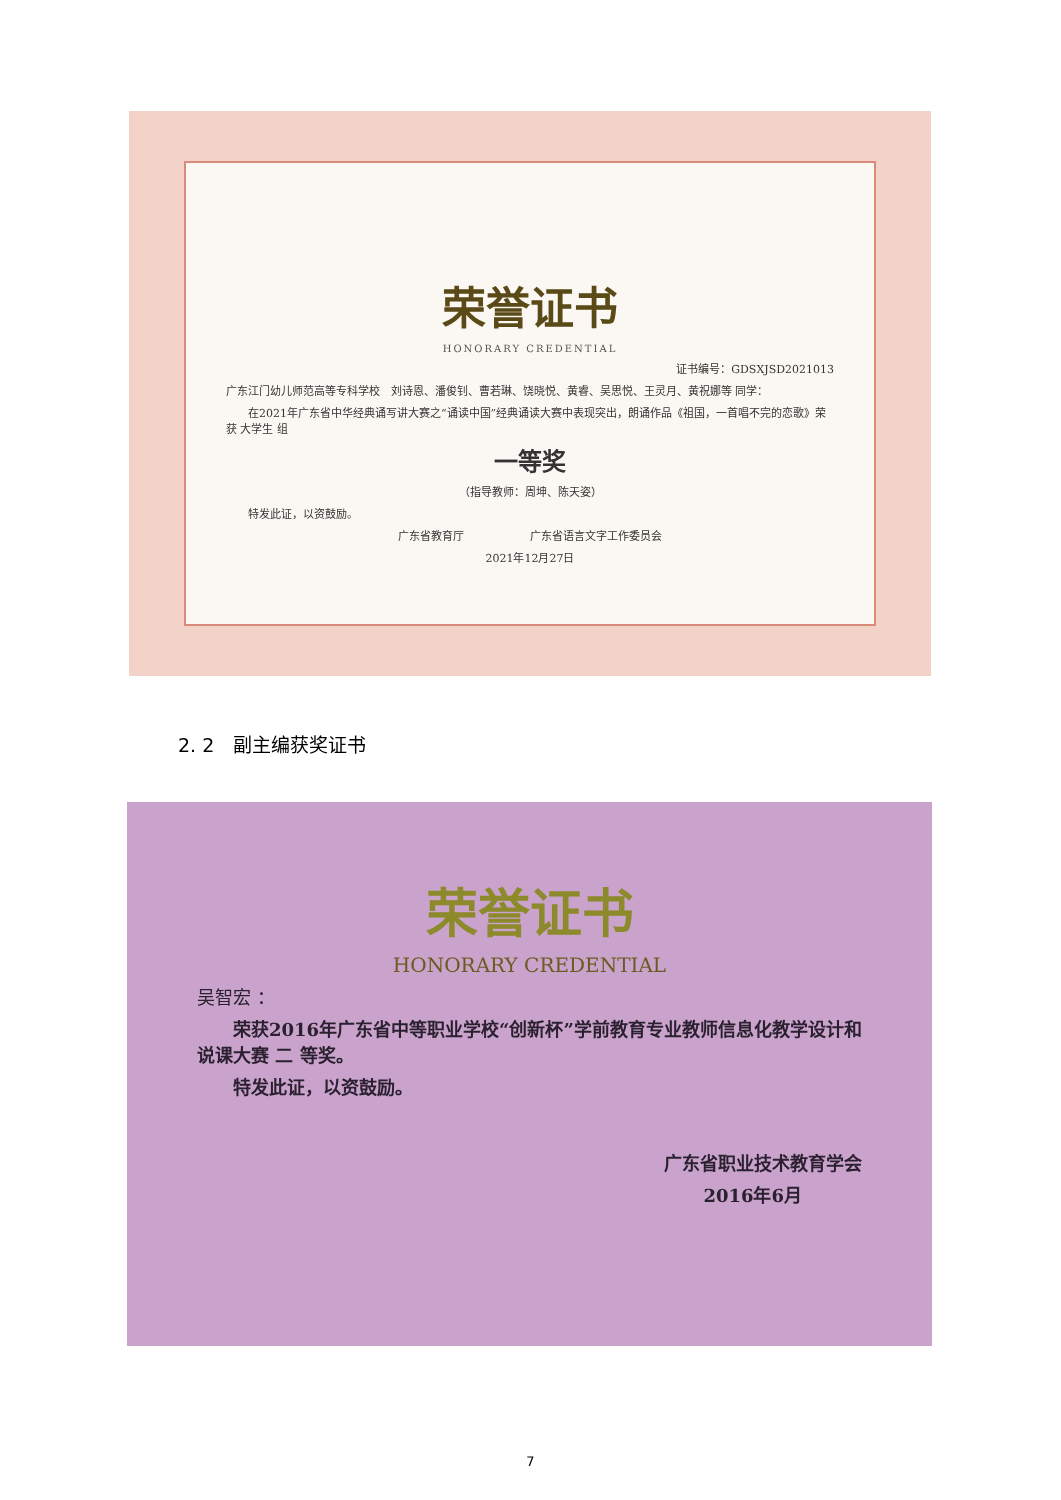荣誉证书
HONORARY CREDENTIAL
证书编号：GDSXJSD2021013
广东江门幼儿师范高等专科学校　刘诗恩、潘俊钊、曹若琳、饶晓悦、黄睿、吴思悦、王灵月、黄祝娜等 同学：
　　在2021年广东省中华经典诵写讲大赛之“诵读中国”经典诵读大赛中表现突出，朗诵作品《祖国，一首唱不完的恋歌》荣获 大学生 组
一等奖
（指导教师：周坤、陈天姿）
　　特发此证，以资鼓励。
广东省教育厅　　　　　　广东省语言文字工作委员会
2021年12月27日
2. 2　副主编获奖证书
荣誉证书
HONORARY CREDENTIAL
吴智宏 ：
　　荣获2016年广东省中等职业学校“创新杯”学前教育专业教师信息化教学设计和说课大赛 二 等奖。
　　特发此证，以资鼓励。
广东省职业技术教育学会
2016年6月
7